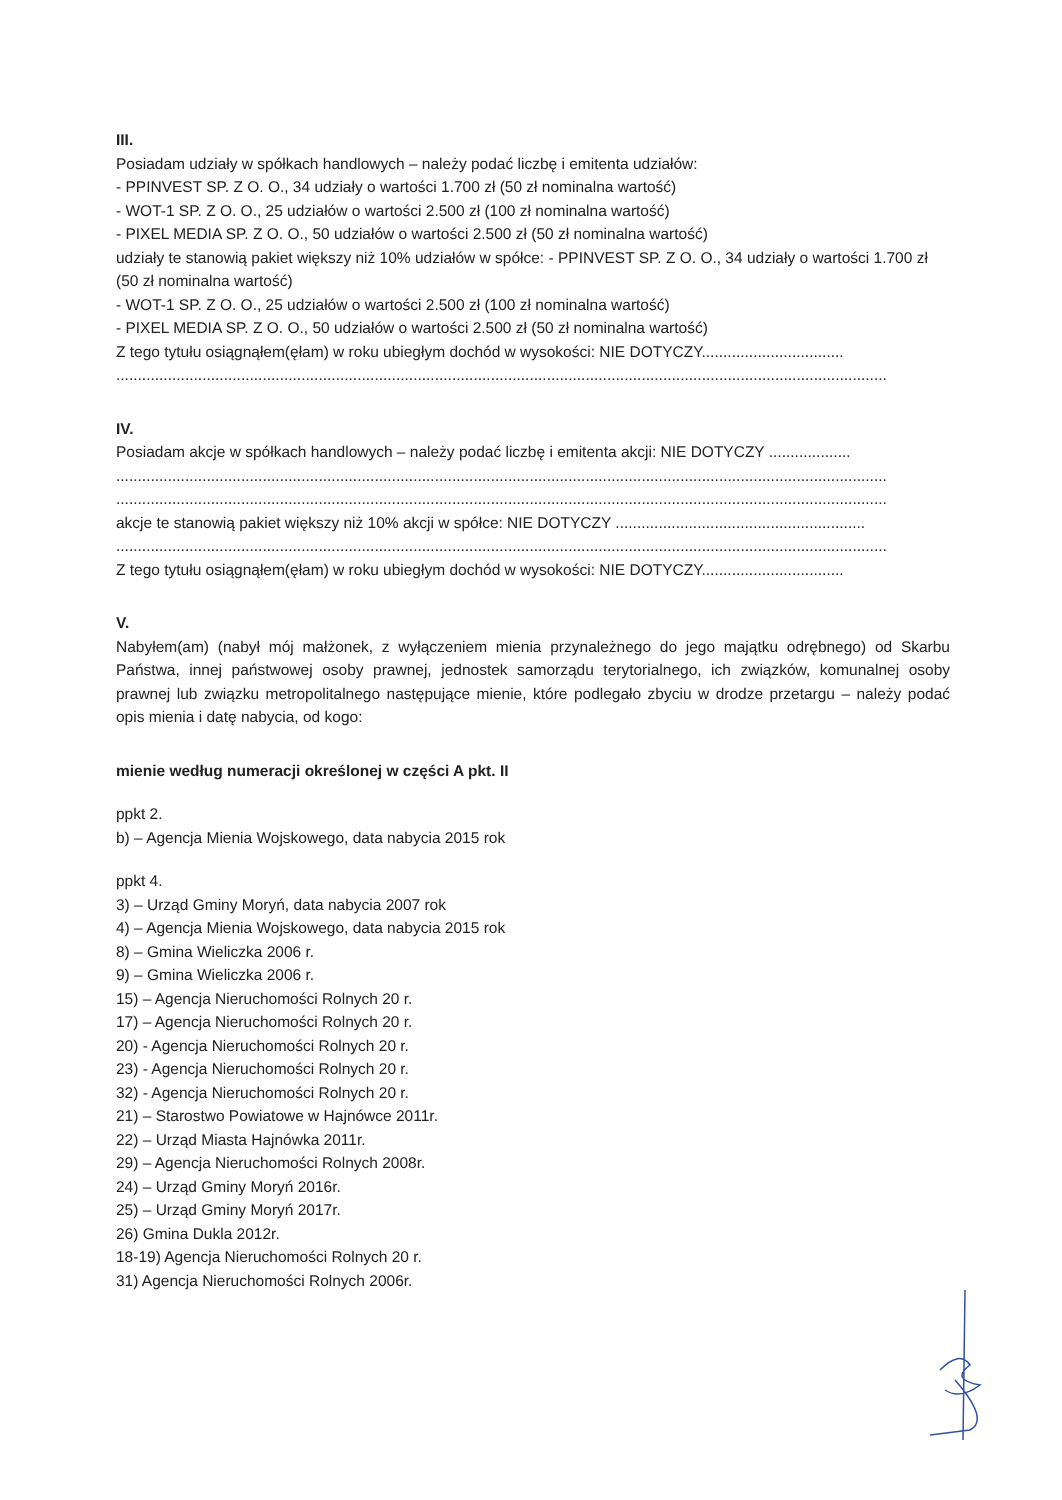III.
Posiadam udziały w spółkach handlowych – należy podać liczbę i emitenta udziałów:
- PPINVEST SP. Z O. O., 34 udziały o wartości 1.700 zł (50 zł nominalna wartość)
- WOT-1 SP. Z O. O., 25 udziałów o wartości 2.500 zł (100 zł nominalna wartość)
- PIXEL MEDIA SP. Z O. O., 50 udziałów o wartości 2.500 zł (50 zł nominalna wartość)
udziały te stanowią pakiet większy niż 10% udziałów w spółce: - PPINVEST SP. Z O. O., 34 udziały o wartości 1.700 zł (50 zł nominalna wartość)
- WOT-1 SP. Z O. O., 25 udziałów o wartości 2.500 zł (100 zł nominalna wartość)
- PIXEL MEDIA SP. Z O. O., 50 udziałów o wartości 2.500 zł (50 zł nominalna wartość)
Z tego tytułu osiągnąłem(ęłam) w roku ubiegłym dochód w wysokości: NIE DOTYCZY.................................
...................................................................................................................................................................................
IV.
Posiadam akcje w spółkach handlowych – należy podać liczbę i emitenta akcji: NIE DOTYCZY ...................
...................................................................................................................................................................................
...................................................................................................................................................................................
akcje te stanowią pakiet większy niż 10% akcji w spółce: NIE DOTYCZY ..........................................................
...................................................................................................................................................................................
Z tego tytułu osiągnąłem(ęłam) w roku ubiegłym dochód w wysokości: NIE DOTYCZY.................................
V.
Nabyłem(am) (nabył mój małżonek, z wyłączeniem mienia przynależnego do jego majątku odrębnego) od Skarbu Państwa, innej państwowej osoby prawnej, jednostek samorządu terytorialnego, ich związków, komunalnej osoby prawnej lub związku metropolitalnego następujące mienie, które podlegało zbyciu w drodze przetargu – należy podać opis mienia i datę nabycia, od kogo:
mienie według numeracji określonej w części A pkt. II
ppkt 2.
b) – Agencja Mienia Wojskowego, data nabycia 2015 rok
ppkt 4.
3) – Urząd Gminy Moryń, data nabycia 2007 rok
4) – Agencja Mienia Wojskowego, data nabycia 2015 rok
8) – Gmina Wieliczka 2006 r.
9) – Gmina Wieliczka 2006 r.
15) – Agencja Nieruchomości Rolnych 20 r.
17) – Agencja Nieruchomości Rolnych 20 r.
20) - Agencja Nieruchomości Rolnych 20 r.
23) - Agencja Nieruchomości Rolnych 20 r.
32) - Agencja Nieruchomości Rolnych 20 r.
21) – Starostwo Powiatowe w Hajnówce 2011r.
22) – Urząd Miasta Hajnówka 2011r.
29) – Agencja Nieruchomości Rolnych 2008r.
24) – Urząd Gminy Moryń 2016r.
25) – Urząd Gminy Moryń 2017r.
26) Gmina Dukla 2012r.
18-19) Agencja Nieruchomości Rolnych 20 r.
31) Agencja Nieruchomości Rolnych 2006r.